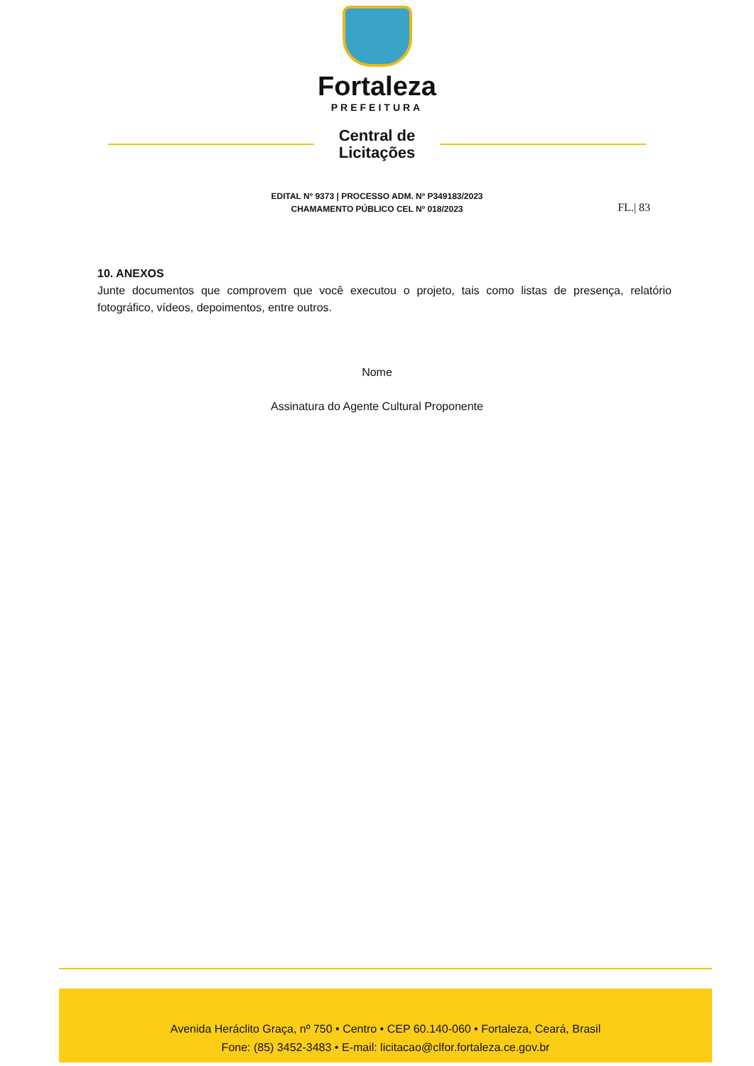Fortaleza
PREFEITURA
Central de
Licitações
EDITAL Nº 9373 | PROCESSO ADM. Nº P349183/2023
CHAMAMENTO PÚBLICO CEL Nº 018/2023
FL.| 83
10. ANEXOS
Junte documentos que comprovem que você executou o projeto, tais como listas de presença, relatório fotográfico, vídeos, depoimentos, entre outros.
Nome
Assinatura do Agente Cultural Proponente
Avenida Heráclito Graça, nº 750 • Centro • CEP 60.140-060 • Fortaleza, Ceará, Brasil
Fone: (85) 3452-3483 • E-mail: licitacao@clfor.fortaleza.ce.gov.br